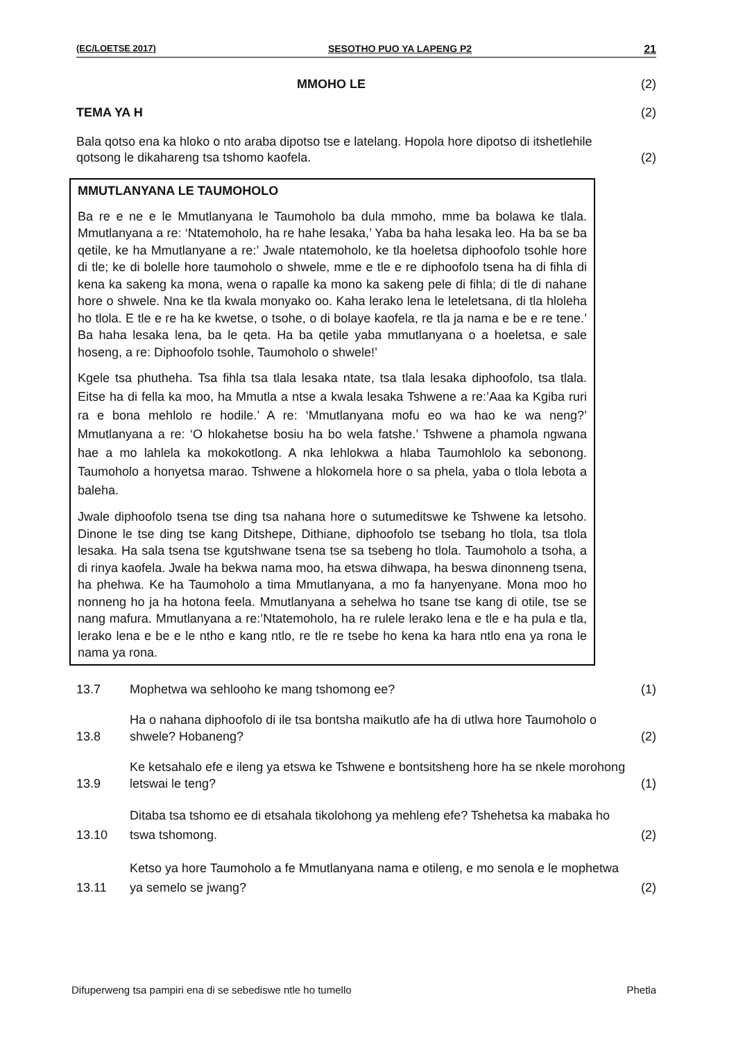(EC/LOETSE 2017) SESOTHO PUO YA LAPENG P2 21
MMOHO LE (2)
TEMA YA H (2)
Bala qotso ena ka hloko o nto araba dipotso tse e latelang. Hopola hore dipotso di itshetlehile qotsong le dikahareng tsa tshomo kaofela. (2)
MMUTLANYANA LE TAUMOHOLO
Ba re e ne e le Mmutlanyana le Taumoholo ba dula mmoho, mme ba bolawa ke tlala. Mmutlanyana a re: ‘Ntatemoholo, ha re hahe lesaka,’ Yaba ba haha lesaka leo. Ha ba se ba qetile, ke ha Mmutlanyane a re:’ Jwale ntatemoholo, ke tla hoeletsa diphoofolo tsohle hore di tle; ke di bolelle hore taumoholo o shwele, mme e tle e re diphoofolo tsena ha di fihla di kena ka sakeng ka mona, wena o rapalle ka mono ka sakeng pele di fihla; di tle di nahane hore o shwele. Nna ke tla kwala monyako oo. Kaha lerako lena le leteletsana, di tla hloleha ho tlola. E tle e re ha ke kwetse, o tsohe, o di bolaye kaofela, re tla ja nama e be e re tene.’ Ba haha lesaka lena, ba le qeta. Ha ba qetile yaba mmutlanyana o a hoeletsa, e sale hoseng, a re: Diphoofolo tsohle, Taumoholo o shwele!’
Kgele tsa phutheha. Tsa fihla tsa tlala lesaka ntate, tsa tlala lesaka diphoofolo, tsa tlala. Eitse ha di fella ka moo, ha Mmutla a ntse a kwala lesaka Tshwene a re:’Aaa ka Kgiba ruri ra e bona mehlolo re hodile.’ A re: ‘Mmutlanyana mofu eo wa hao ke wa neng?’ Mmutlanyana a re: ‘O hlokahetse bosiu ha bo wela fatshe.’ Tshwene a phamola ngwana hae a mo lahlela ka mokokotlong. A nka lehlokwa a hlaba Taumohlolo ka sebonong. Taumoholo a honyetsa marao. Tshwene a hlokomela hore o sa phela, yaba o tlola lebota a baleha.
Jwale diphoofolo tsena tse ding tsa nahana hore o sutumeditswe ke Tshwene ka letsoho. Dinone le tse ding tse kang Ditshepe, Dithiane, diphoofolo tse tsebang ho tlola, tsa tlola lesaka. Ha sala tsena tse kgutshwane tsena tse sa tsebeng ho tlola. Taumoholo a tsoha, a di rinya kaofela. Jwale ha bekwa nama moo, ha etswa dihwapa, ha beswa dinonneng tsena, ha phehwa. Ke ha Taumoholo a tima Mmutlanyana, a mo fa hanyenyane. Mona moo ho nonneng ho ja ha hotona feela. Mmutlanyana a sehelwa ho tsane tse kang di otile, tse se nang mafura. Mmutlanyana a re:’Ntatemoholo, ha re rulele lerako lena e tle e ha pula e tla, lerako lena e be e le ntho e kang ntlo, re tle re tsebe ho kena ka hara ntlo ena ya rona le nama ya rona.
13.7 Mophetwa wa sehlooho ke mang tshomong ee? (1)
13.8 Ha o nahana diphoofolo di ile tsa bontsha maikutlo afe ha di utlwa hore Taumoholo o shwele? Hobaneng? (2)
13.9 Ke ketsahalo efe e ileng ya etswa ke Tshwene e bontsitsheng hore ha se nkele morohong letswai le teng? (1)
13.10 Ditaba tsa tshomo ee di etsahala tikolohong ya mehleng efe? Tshehetsa ka mabaka ho tswa tshomong. (2)
13.11 Ketso ya hore Taumoholo a fe Mmutlanyana nama e otileng, e mo senola e le mophetwa ya semelo se jwang? (2)
Difuperweng tsa pampiri ena di se sebediswe ntle ho tumello Phetla